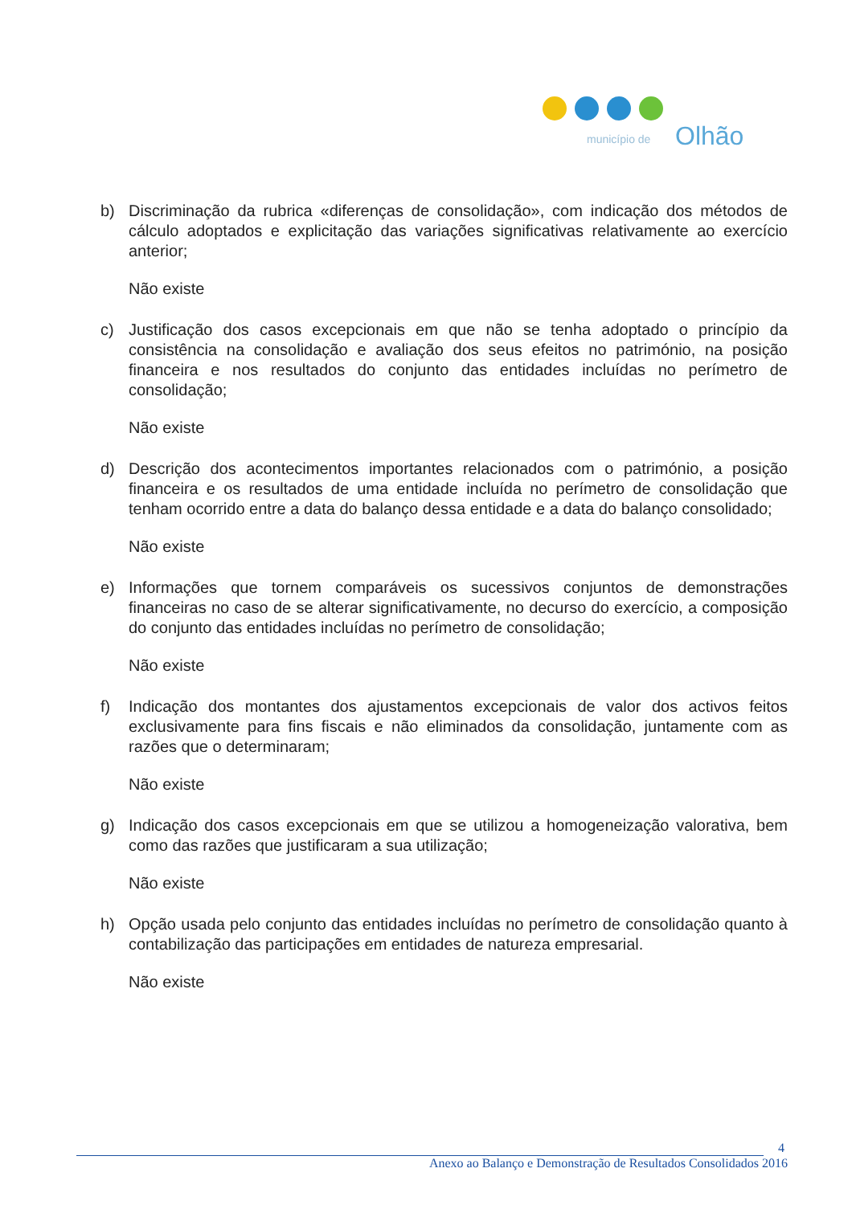município de
Olhão
b) Discriminação da rubrica «diferenças de consolidação», com indicação dos métodos de cálculo adoptados e explicitação das variações significativas relativamente ao exercício anterior;
Não existe
c) Justificação dos casos excepcionais em que não se tenha adoptado o princípio da consistência na consolidação e avaliação dos seus efeitos no património, na posição financeira e nos resultados do conjunto das entidades incluídas no perímetro de consolidação;
Não existe
d) Descrição dos acontecimentos importantes relacionados com o património, a posição financeira e os resultados de uma entidade incluída no perímetro de consolidação que tenham ocorrido entre a data do balanço dessa entidade e a data do balanço consolidado;
Não existe
e) Informações que tornem comparáveis os sucessivos conjuntos de demonstrações financeiras no caso de se alterar significativamente, no decurso do exercício, a composição do conjunto das entidades incluídas no perímetro de consolidação;
Não existe
f) Indicação dos montantes dos ajustamentos excepcionais de valor dos activos feitos exclusivamente para fins fiscais e não eliminados da consolidação, juntamente com as razões que o determinaram;
Não existe
g) Indicação dos casos excepcionais em que se utilizou a homogeneização valorativa, bem como das razões que justificaram a sua utilização;
Não existe
h) Opção usada pelo conjunto das entidades incluídas no perímetro de consolidação quanto à contabilização das participações em entidades de natureza empresarial.
Não existe
4
Anexo ao Balanço e Demonstração de Resultados Consolidados 2016